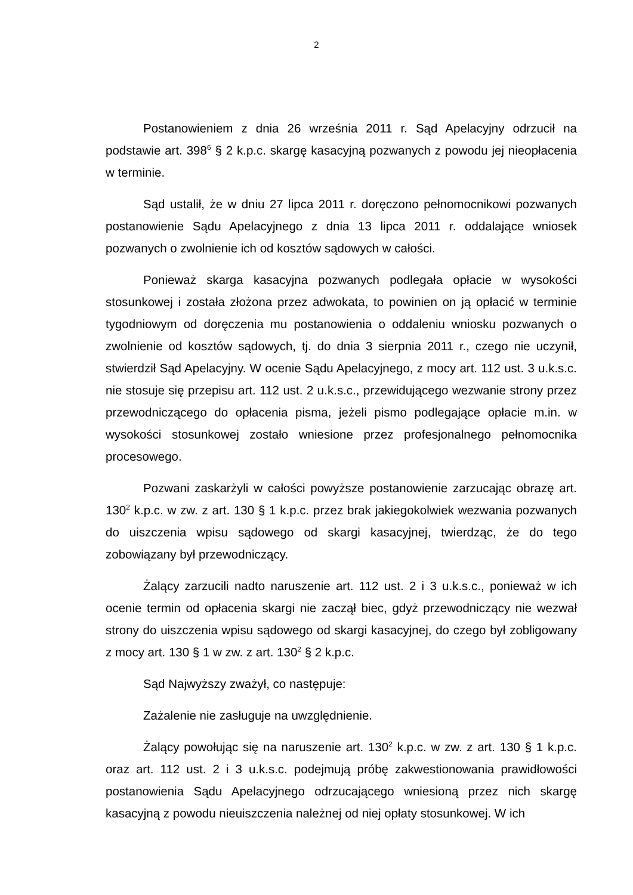2
Postanowieniem z dnia 26 września 2011 r. Sąd Apelacyjny odrzucił na podstawie art. 398<sup>6</sup> § 2 k.p.c. skargę kasacyjną pozwanych z powodu jej nieopłacenia w terminie.
Sąd ustalił, że w dniu 27 lipca 2011 r. doręczono pełnomocnikowi pozwanych postanowienie Sądu Apelacyjnego z dnia 13 lipca 2011 r. oddalające wniosek pozwanych o zwolnienie ich od kosztów sądowych w całości.
Ponieważ skarga kasacyjna pozwanych podlegała opłacie w wysokości stosunkowej i została złożona przez adwokata, to powinien on ją opłacić w terminie tygodniowym od doręczenia mu postanowienia o oddaleniu wniosku pozwanych o zwolnienie od kosztów sądowych, tj. do dnia 3 sierpnia 2011 r., czego nie uczynił, stwierdził Sąd Apelacyjny. W ocenie Sądu Apelacyjnego, z mocy art. 112 ust. 3 u.k.s.c. nie stosuje się przepisu art. 112 ust. 2 u.k.s.c., przewidującego wezwanie strony przez przewodniczącego do opłacenia pisma, jeżeli pismo podlegające opłacie m.in. w wysokości stosunkowej zostało wniesione przez profesjonalnego pełnomocnika procesowego.
Pozwani zaskarżyli w całości powyższe postanowienie zarzucając obrazę art. 130<sup>2</sup> k.p.c. w zw. z art. 130 § 1 k.p.c. przez brak jakiegokolwiek wezwania pozwanych do uiszczenia wpisu sądowego od skargi kasacyjnej, twierdząc, że do tego zobowiązany był przewodniczący.
Żalący zarzucili nadto naruszenie art. 112 ust. 2 i 3 u.k.s.c., ponieważ w ich ocenie termin od opłacenia skargi nie zaczął biec, gdyż przewodniczący nie wezwał strony do uiszczenia wpisu sądowego od skargi kasacyjnej, do czego był zobligowany z mocy art. 130 § 1 w zw. z art. 130<sup>2</sup> § 2 k.p.c.
Sąd Najwyższy zważył, co następuje:
Zażalenie nie zasługuje na uwzględnienie.
Żalący powołując się na naruszenie art. 130<sup>2</sup> k.p.c. w zw. z art. 130 § 1 k.p.c. oraz art. 112 ust. 2 i 3 u.k.s.c. podejmują próbę zakwestionowania prawidłowości postanowienia Sądu Apelacyjnego odrzucającego wniesioną przez nich skargę kasacyjną z powodu nieuiszczenia należnej od niej opłaty stosunkowej. W ich